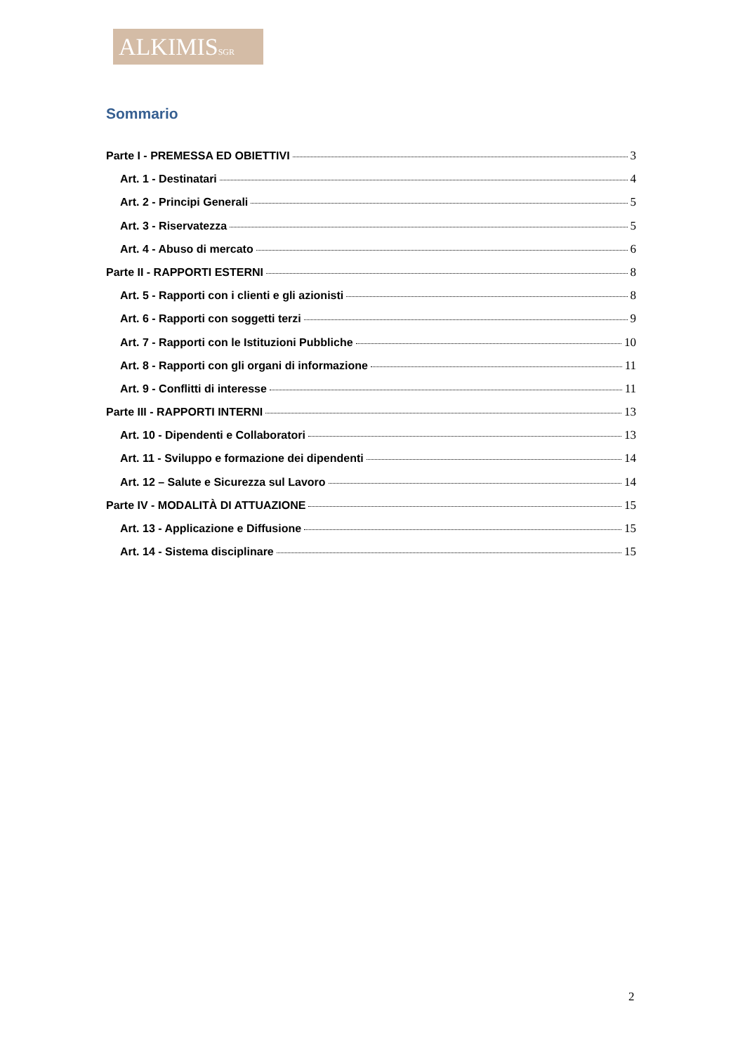ALKIMISSGR
Sommario
Parte I - PREMESSA ED OBIETTIVI 3
Art. 1 - Destinatari 4
Art. 2 - Principi Generali 5
Art. 3 - Riservatezza 5
Art. 4 - Abuso di mercato 6
Parte II - RAPPORTI ESTERNI 8
Art. 5 - Rapporti con i clienti e gli azionisti 8
Art. 6 - Rapporti con soggetti terzi 9
Art. 7 - Rapporti con le Istituzioni Pubbliche 10
Art. 8 - Rapporti con gli organi di informazione 11
Art. 9 - Conflitti di interesse 11
Parte III - RAPPORTI INTERNI 13
Art. 10 - Dipendenti e Collaboratori 13
Art. 11 - Sviluppo e formazione dei dipendenti 14
Art. 12 – Salute e Sicurezza sul Lavoro 14
Parte IV - MODALITÀ DI ATTUAZIONE 15
Art. 13 - Applicazione e Diffusione 15
Art. 14 - Sistema disciplinare 15
2